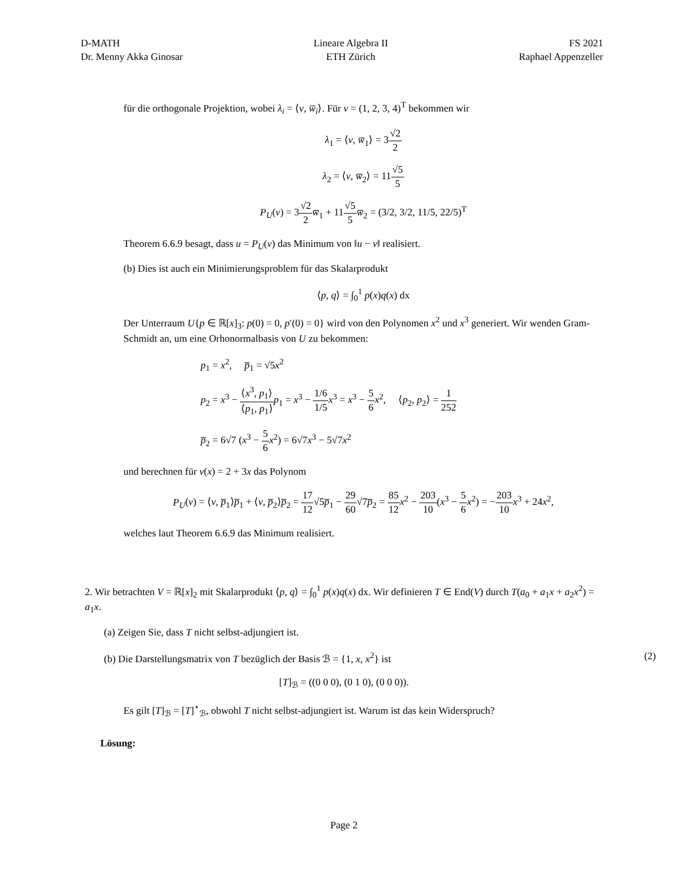D-MATH
Dr. Menny Akka Ginosar
Lineare Algebra II
ETH Zürich
FS 2021
Raphael Appenzeller
für die orthogonale Projektion, wobei λ<sub>i</sub> = ⟨v, w̅<sub>i</sub>⟩. Für v = (1, 2, 3, 4)<sup>T</sup> bekommen wir
λ<sub>1</sub> = ⟨v, w̅<sub>1</sub>⟩ = 3√2 2
λ<sub>2</sub> = ⟨v, w̅<sub>2</sub>⟩ = 11√5 5
P<sub>U</sub>(v) = 3√2 2 w̅<sub>1</sub> + 11√5 5 w̅<sub>2</sub> = (3/2, 3/2, 11/5, 22/5)<sup>T</sup>
Theorem 6.6.9 besagt, dass u = P<sub>U</sub>(v) das Minimum von ‖u − v‖ realisiert.
(b) Dies ist auch ein Minimierungsproblem für das Skalarprodukt
⟨p, q⟩ = ∫<sub>0</sub><sup>1</sup> p(x)q(x) dx
Der Unterraum U{p ∈ ℝ[x]<sub>3</sub>: p(0) = 0, p′(0) = 0} wird von den Polynomen x<sup>2</sup> und x<sup>3</sup> generiert. Wir wenden Gram-Schmidt an, um eine Orhonormalbasis von U zu bekommen:
p<sub>1</sub> = x<sup>2</sup>, p̅<sub>1</sub> = √5x<sup>2</sup>
p<sub>2</sub> = x<sup>3</sup> − ⟨x<sup>3</sup>, p<sub>1</sub>⟩ ⟨p<sub>1</sub>, p<sub>1</sub>⟩p<sub>1</sub> = x<sup>3</sup> − 1/6 1/5 x<sup>3</sup> = x<sup>3</sup> − 5 6 x<sup>2</sup>, ⟨p<sub>2</sub>, p<sub>2</sub>⟩ = 1 252
p̅<sub>2</sub> = 6√7 (x<sup>3</sup> − 5 6 x<sup>2</sup>) = 6√7x<sup>3</sup> − 5√7x<sup>2</sup>
und berechnen für v(x) = 2 + 3x das Polynom
P<sub>U</sub>(v) = ⟨v, p̅<sub>1</sub>⟩p̅<sub>1</sub> + ⟨v, p̅<sub>2</sub>⟩p̅<sub>2</sub> = 17 12√5p̅<sub>1</sub> − 29 60√7p̅<sub>2</sub> = 85 12 x<sup>2</sup> − 203 10(x<sup>3</sup> − 5 6 x<sup>2</sup>) = −203 10 x<sup>3</sup> + 24x<sup>2</sup>,
welches laut Theorem 6.6.9 das Minimum realisiert.
2. Wir betrachten V = ℝ[x]<sub>2</sub> mit Skalarprodukt ⟨p, q⟩ = ∫<sub>0</sub><sup>1</sup> p(x)q(x) dx. Wir definieren T ∈ End(V) durch T(a<sub>0</sub> + a<sub>1</sub>x + a<sub>2</sub>x<sup>2</sup>) = a<sub>1</sub>x.
(a) Zeigen Sie, dass T nicht selbst-adjungiert ist.
(b) Die Darstellungsmatrix von T bezüglich der Basis ℬ = {1, x, x<sup>2</sup>} ist (2)
[T]<sub>ℬ</sub> = ((0 0 0), (0 1 0), (0 0 0)).
Es gilt [T]<sub>ℬ</sub> = [T]<sup>⋆</sup><sub>ℬ</sub>, obwohl T nicht selbst-adjungiert ist. Warum ist das kein Widerspruch?
Lösung:
Page 2